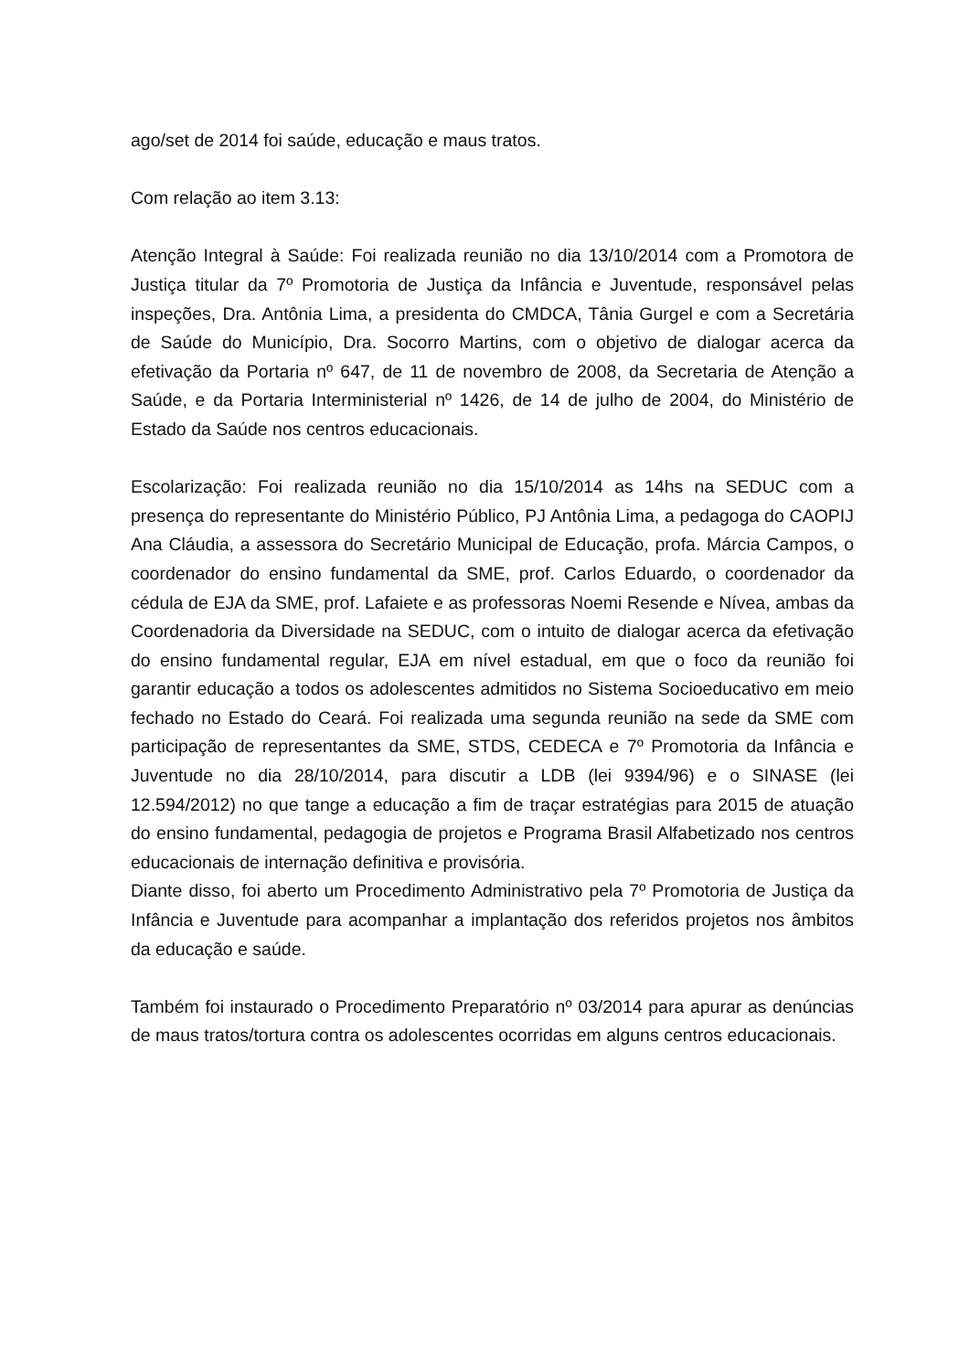ago/set de 2014 foi saúde, educação e maus tratos.
Com relação ao item 3.13:
Atenção Integral à Saúde: Foi realizada reunião no dia 13/10/2014 com a Promotora de Justiça titular da 7º Promotoria de Justiça da Infância e Juventude, responsável pelas inspeções, Dra. Antônia Lima, a presidenta do CMDCA, Tânia Gurgel e com a Secretária de Saúde do Município, Dra. Socorro Martins, com o objetivo de dialogar acerca da efetivação da Portaria nº 647, de 11 de novembro de 2008, da Secretaria de Atenção a Saúde, e da Portaria Interministerial nº 1426, de 14 de julho de 2004, do Ministério de Estado da Saúde nos centros educacionais.
Escolarização: Foi realizada reunião no dia 15/10/2014 as 14hs na SEDUC com a presença do representante do Ministério Público, PJ Antônia Lima, a pedagoga do CAOPIJ Ana Cláudia, a assessora do Secretário Municipal de Educação, profa. Márcia Campos, o coordenador do ensino fundamental da SME, prof. Carlos Eduardo, o coordenador da cédula de EJA da SME, prof. Lafaiete e as professoras Noemi Resende e Nívea, ambas da Coordenadoria da Diversidade na SEDUC, com o intuito de dialogar acerca da efetivação do ensino fundamental regular, EJA em nível estadual, em que o foco da reunião foi garantir educação a todos os adolescentes admitidos no Sistema Socioeducativo em meio fechado no Estado do Ceará. Foi realizada uma segunda reunião na sede da SME com participação de representantes da SME, STDS, CEDECA e 7º Promotoria da Infância e Juventude no dia 28/10/2014, para discutir a LDB (lei 9394/96) e o SINASE (lei 12.594/2012) no que tange a educação a fim de traçar estratégias para 2015 de atuação do ensino fundamental, pedagogia de projetos e Programa Brasil Alfabetizado nos centros educacionais de internação definitiva e provisória.
Diante disso, foi aberto um Procedimento Administrativo pela 7º Promotoria de Justiça da Infância e Juventude para acompanhar a implantação dos referidos projetos nos âmbitos da educação e saúde.
Também foi instaurado o Procedimento Preparatório nº 03/2014 para apurar as denúncias de maus tratos/tortura contra os adolescentes ocorridas em alguns centros educacionais.